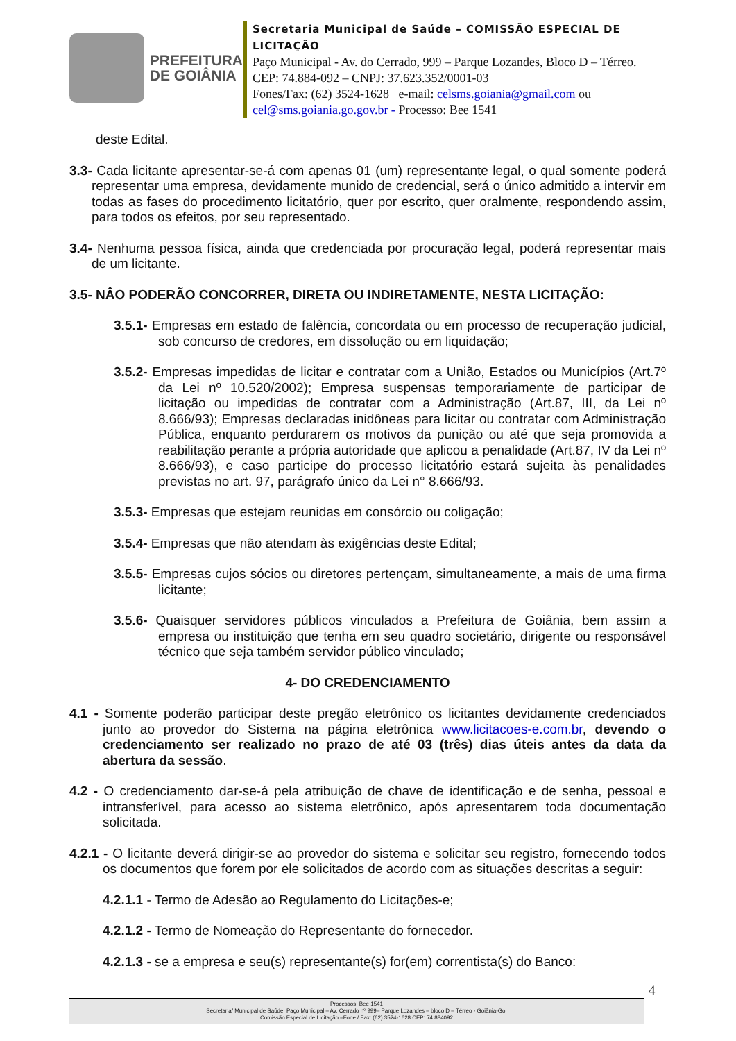PREFEITURA
DE GOIÂNIA
Secretaria Municipal de Saúde – COMISSÃO ESPECIAL DE LICITAÇÃO
Paço Municipal - Av. do Cerrado, 999 – Parque Lozandes, Bloco D – Térreo. CEP: 74.884-092 – CNPJ: 37.623.352/0001-03
Fones/Fax: (62) 3524-1628 e-mail: celsms.goiania@gmail.com ou cel@sms.goiania.go.gov.br - Processo: Bee 1541
deste Edital.
3.3- Cada licitante apresentar-se-á com apenas 01 (um) representante legal, o qual somente poderá representar uma empresa, devidamente munido de credencial, será o único admitido a intervir em todas as fases do procedimento licitatório, quer por escrito, quer oralmente, respondendo assim, para todos os efeitos, por seu representado.
3.4- Nenhuma pessoa física, ainda que credenciada por procuração legal, poderá representar mais de um licitante.
3.5- NÂO PODERÃO CONCORRER, DIRETA OU INDIRETAMENTE, NESTA LICITAÇÃO:
3.5.1- Empresas em estado de falência, concordata ou em processo de recuperação judicial, sob concurso de credores, em dissolução ou em liquidação;
3.5.2- Empresas impedidas de licitar e contratar com a União, Estados ou Municípios (Art.7º da Lei nº 10.520/2002); Empresa suspensas temporariamente de participar de licitação ou impedidas de contratar com a Administração (Art.87, III, da Lei nº 8.666/93); Empresas declaradas inidôneas para licitar ou contratar com Administração Pública, enquanto perdurarem os motivos da punição ou até que seja promovida a reabilitação perante a própria autoridade que aplicou a penalidade (Art.87, IV da Lei nº 8.666/93), e caso participe do processo licitatório estará sujeita às penalidades previstas no art. 97, parágrafo único da Lei n° 8.666/93.
3.5.3- Empresas que estejam reunidas em consórcio ou coligação;
3.5.4- Empresas que não atendam às exigências deste Edital;
3.5.5- Empresas cujos sócios ou diretores pertençam, simultaneamente, a mais de uma firma licitante;
3.5.6- Quaisquer servidores públicos vinculados a Prefeitura de Goiânia, bem assim a empresa ou instituição que tenha em seu quadro societário, dirigente ou responsável técnico que seja também servidor público vinculado;
4- DO CREDENCIAMENTO
4.1 - Somente poderão participar deste pregão eletrônico os licitantes devidamente credenciados junto ao provedor do Sistema na página eletrônica www.licitacoes-e.com.br, devendo o credenciamento ser realizado no prazo de até 03 (três) dias úteis antes da data da abertura da sessão.
4.2 - O credenciamento dar-se-á pela atribuição de chave de identificação e de senha, pessoal e intransferível, para acesso ao sistema eletrônico, após apresentarem toda documentação solicitada.
4.2.1 - O licitante deverá dirigir-se ao provedor do sistema e solicitar seu registro, fornecendo todos os documentos que forem por ele solicitados de acordo com as situações descritas a seguir:
4.2.1.1 - Termo de Adesão ao Regulamento do Licitações-e;
4.2.1.2 - Termo de Nomeação do Representante do fornecedor.
4.2.1.3 - se a empresa e seu(s) representante(s) for(em) correntista(s) do Banco:
4
Processos: Bee 1541
Secretaria/ Municipal de Saúde, Paço Municipal – Av. Cerrado nº 999– Parque Lozandes – bloco D – Térreo - Goiânia-Go.
Comissão Especial de Licitação –Fone / Fax: (62) 3524-1628 CEP: 74.884092